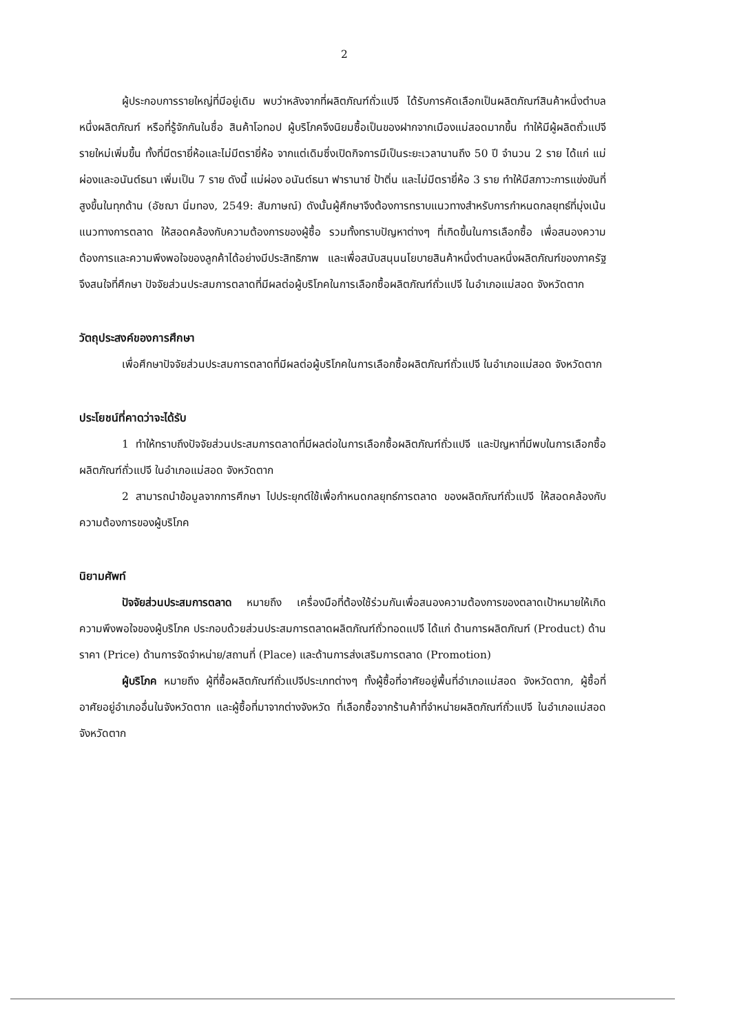2
ผู้ประกอบการรายใหญ่ที่มีอยู่เดิม พบว่าหลังจากที่ผลิตภัณฑ์ถั่วแปจี ได้รับการคัดเลือกเป็นผลิตภัณฑ์สินค้าหนึ่งตำบลหนึ่งผลิตภัณฑ์ หรือที่รู้จักกันในชื่อ สินค้าโอทอป ผู้บริโภคจึงนิยมซื้อเป็นของฝากจากเมืองแม่สอดมากขึ้น ทำให้มีผู้ผลิตถั่วแปจีรายใหม่เพิ่มขึ้น ทั้งที่มีตรายี่ห้อและไม่มีตรายี่ห้อ จากแต่เดิมซึ่งเปิดกิจการมีเป็นระยะเวลานานถึง 50 ปี จำนวน 2 ราย ได้แก่ แม่ผ่องและอนันต์ธนา เพิ่มเป็น 7 ราย ดังนี้ แม่ผ่อง อนันต์ธนา ฟารานาซ์ ป้าติ่น และไม่มีตรายี่ห้อ 3 ราย ทำให้มีสภาวะการแข่งขันที่สูงขึ้นในทุกด้าน (อัชฌา นิ่มทอง, 2549: สัมภาษณ์) ดังนั้นผู้ศึกษาจึงต้องการทราบแนวทางสำหรับการกำหนดกลยุทธ์ที่มุ่งเน้นแนวทางการตลาด ให้สอดคล้องกับความต้องการของผู้ซื้อ รวมทั้งทราบปัญหาต่างๆ ที่เกิดขึ้นในการเลือกซื้อ เพื่อสนองความต้องการและความพึงพอใจของลูกค้าได้อย่างมีประสิทธิภาพ และเพื่อสนับสนุนนโยบายสินค้าหนึ่งตำบลหนึ่งผลิตภัณฑ์ของภาครัฐ จึงสนใจที่ศึกษา ปัจจัยส่วนประสมการตลาดที่มีผลต่อผู้บริโภคในการเลือกซื้อผลิตภัณฑ์ถั่วแปจี ในอำเภอแม่สอด จังหวัดตาก
วัตถุประสงค์ของการศึกษา
เพื่อศึกษาปัจจัยส่วนประสมการตลาดที่มีผลต่อผู้บริโภคในการเลือกซื้อผลิตภัณฑ์ถั่วแปจี ในอำเภอแม่สอด จังหวัดตาก
ประโยชน์ที่คาดว่าจะได้รับ
1 ทำให้ทราบถึงปัจจัยส่วนประสมการตลาดที่มีผลต่อในการเลือกซื้อผลิตภัณฑ์ถั่วแปจี และปัญหาที่มีพบในการเลือกซื้อผลิตภัณฑ์ถั่วแปจี ในอำเภอแม่สอด จังหวัดตาก
2 สามารถนำข้อมูลจากการศึกษา ไปประยุกต์ใช้เพื่อกำหนดกลยุทธ์การตลาด ของผลิตภัณฑ์ถั่วแปจี ให้สอดคล้องกับความต้องการของผู้บริโภค
นิยามศัพท์
ปัจจัยส่วนประสมการตลาด หมายถึง เครื่องมือที่ต้องใช้ร่วมกันเพื่อสนองความต้องการของตลาดเป้าหมายให้เกิดความพึงพอใจของผู้บริโภค ประกอบด้วยส่วนประสมการตลาดผลิตภัณฑ์ถั่วทอดแปจี ได้แก่ ด้านการผลิตภัณฑ์ (Product) ด้านราคา (Price) ด้านการจัดจำหน่าย/สถานที่ (Place) และด้านการส่งเสริมการตลาด (Promotion)
ผู้บริโภค หมายถึง ผู้ที่ซื้อผลิตภัณฑ์ถั่วแปจีประเภทต่างๆ ทั้งผู้ซื้อที่อาศัยอยู่พื้นที่อำเภอแม่สอด จังหวัดตาก, ผู้ซื้อที่อาศัยอยู่อำเภออื่นในจังหวัดตาก และผู้ซื้อที่มาจากต่างจังหวัด ที่เลือกซื้อจากร้านค้าที่จำหน่ายผลิตภัณฑ์ถั่วแปจี ในอำเภอแม่สอด จังหวัดตาก